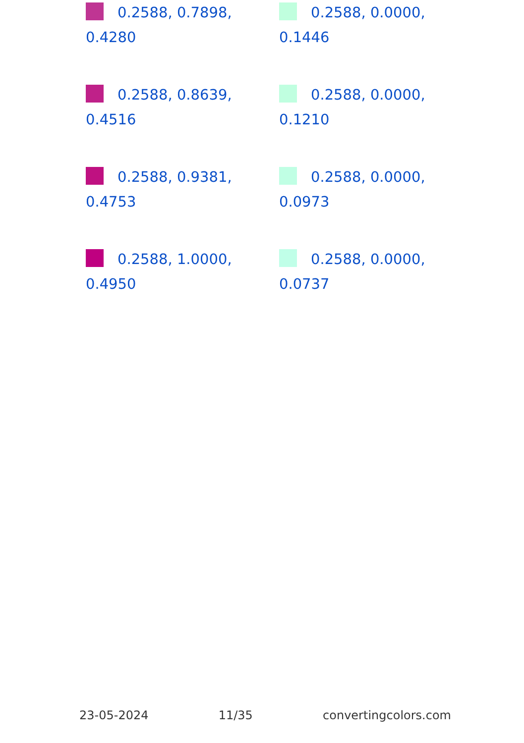0.2588, 0.7898, 0.4280
0.2588, 0.0000, 0.1446
0.2588, 0.8639, 0.4516
0.2588, 0.0000, 0.1210
0.2588, 0.9381, 0.4753
0.2588, 0.0000, 0.0973
0.2588, 1.0000, 0.4950
0.2588, 0.0000, 0.0737
23-05-2024 11/35 convertingcolors.com